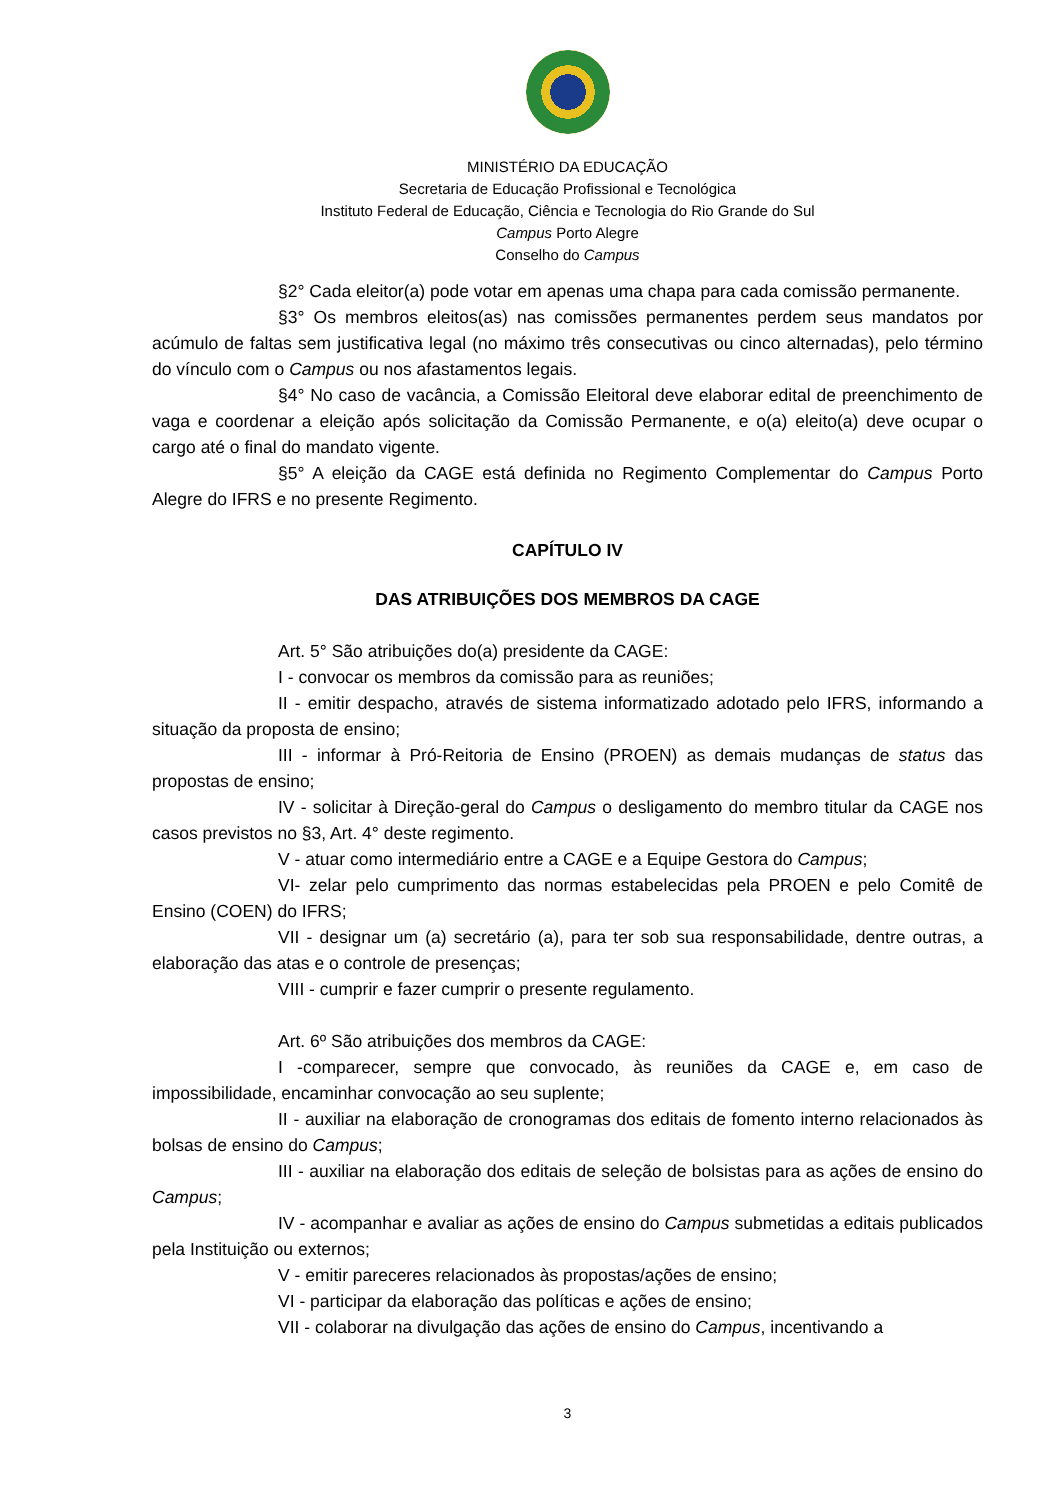MINISTÉRIO DA EDUCAÇÃO
Secretaria de Educação Profissional e Tecnológica
Instituto Federal de Educação, Ciência e Tecnologia do Rio Grande do Sul
Campus Porto Alegre
Conselho do Campus
§2° Cada eleitor(a) pode votar em apenas uma chapa para cada comissão permanente.
§3° Os membros eleitos(as) nas comissões permanentes perdem seus mandatos por acúmulo de faltas sem justificativa legal (no máximo três consecutivas ou cinco alternadas), pelo término do vínculo com o Campus ou nos afastamentos legais.
§4° No caso de vacância, a Comissão Eleitoral deve elaborar edital de preenchimento de vaga e coordenar a eleição após solicitação da Comissão Permanente, e o(a) eleito(a) deve ocupar o cargo até o final do mandato vigente.
§5° A eleição da CAGE está definida no Regimento Complementar do Campus Porto Alegre do IFRS e no presente Regimento.
CAPÍTULO IV
DAS ATRIBUIÇÕES DOS MEMBROS DA CAGE
Art. 5° São atribuições do(a) presidente da CAGE:
I - convocar os membros da comissão para as reuniões;
II - emitir despacho, através de sistema informatizado adotado pelo IFRS, informando a situação da proposta de ensino;
III - informar à Pró-Reitoria de Ensino (PROEN) as demais mudanças de status das propostas de ensino;
IV - solicitar à Direção-geral do Campus o desligamento do membro titular da CAGE nos casos previstos no §3, Art. 4° deste regimento.
V - atuar como intermediário entre a CAGE e a Equipe Gestora do Campus;
VI- zelar pelo cumprimento das normas estabelecidas pela PROEN e pelo Comitê de Ensino (COEN) do IFRS;
VII - designar um (a) secretário (a), para ter sob sua responsabilidade, dentre outras, a elaboração das atas e o controle de presenças;
VIII - cumprir e fazer cumprir o presente regulamento.
Art. 6º São atribuições dos membros da CAGE:
I -comparecer, sempre que convocado, às reuniões da CAGE e, em caso de impossibilidade, encaminhar convocação ao seu suplente;
II - auxiliar na elaboração de cronogramas dos editais de fomento interno relacionados às bolsas de ensino do Campus;
III - auxiliar na elaboração dos editais de seleção de bolsistas para as ações de ensino do Campus;
IV - acompanhar e avaliar as ações de ensino do Campus submetidas a editais publicados pela Instituição ou externos;
V - emitir pareceres relacionados às propostas/ações de ensino;
VI - participar da elaboração das políticas e ações de ensino;
VII - colaborar na divulgação das ações de ensino do Campus, incentivando a
3